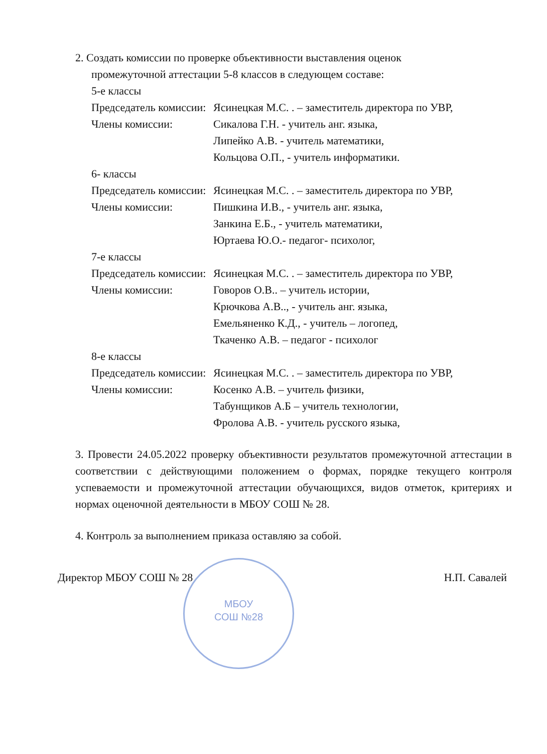2. Создать комиссии по проверке объективности выставления оценок
промежуточной аттестации 5-8 классов в следующем составе:
5-е классы
Председатель комиссии:
Ясинецкая М.С. . – заместитель директора по УВР,
Члены комиссии: Сикалова Г.Н. - учитель анг. языка,
Липейко А.В. - учитель математики,
Кольцова О.П., - учитель информатики.
6- классы
Председатель комиссии:
Ясинецкая М.С. . – заместитель директора по УВР,
Члены комиссии: Пишкина И.В., - учитель анг. языка,
Занкина Е.Б., - учитель математики,
Юртаева Ю.О.- педагог- психолог,
7-е классы
Председатель комиссии:
Ясинецкая М.С. . – заместитель директора по УВР,
Члены комиссии: Говоров О.В.. – учитель истории,
Крючкова А.В.., - учитель анг. языка,
Емельяненко К.Д., - учитель – логопед,
Ткаченко А.В. – педагог - психолог
8-е классы
Председатель комиссии:
Ясинецкая М.С. . – заместитель директора по УВР,
Члены комиссии: Косенко А.В. – учитель физики,
Табунщиков А.Б – учитель технологии,
Фролова А.В. - учитель русского языка,
3. Провести 24.05.2022 проверку объективности результатов промежуточной аттестации в соответствии с действующими положением о формах, порядке текущего контроля успеваемости и промежуточной аттестации обучающихся, видов отметок, критериях и нормах оценочной деятельности в МБОУ СОШ № 28.
4. Контроль за выполнением приказа оставляю за собой.
Директор МБОУ СОШ № 28 Н.П. Савалей
МБОУ
СОШ №28